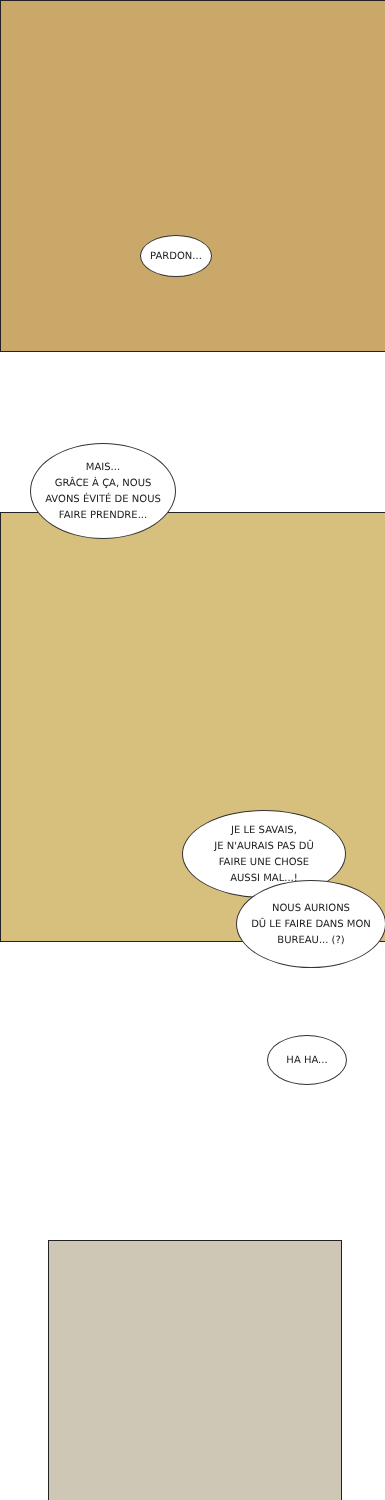PARDON...
MAIS...
GRÂCE À ÇA, NOUS
AVONS ÉVITÉ DE NOUS
FAIRE PRENDRE...
JE LE SAVAIS,
JE N'AURAIS PAS DÛ
FAIRE UNE CHOSE
AUSSI MAL...!
NOUS AURIONS
DÛ LE FAIRE DANS MON
BUREAU... (?)
HA HA...